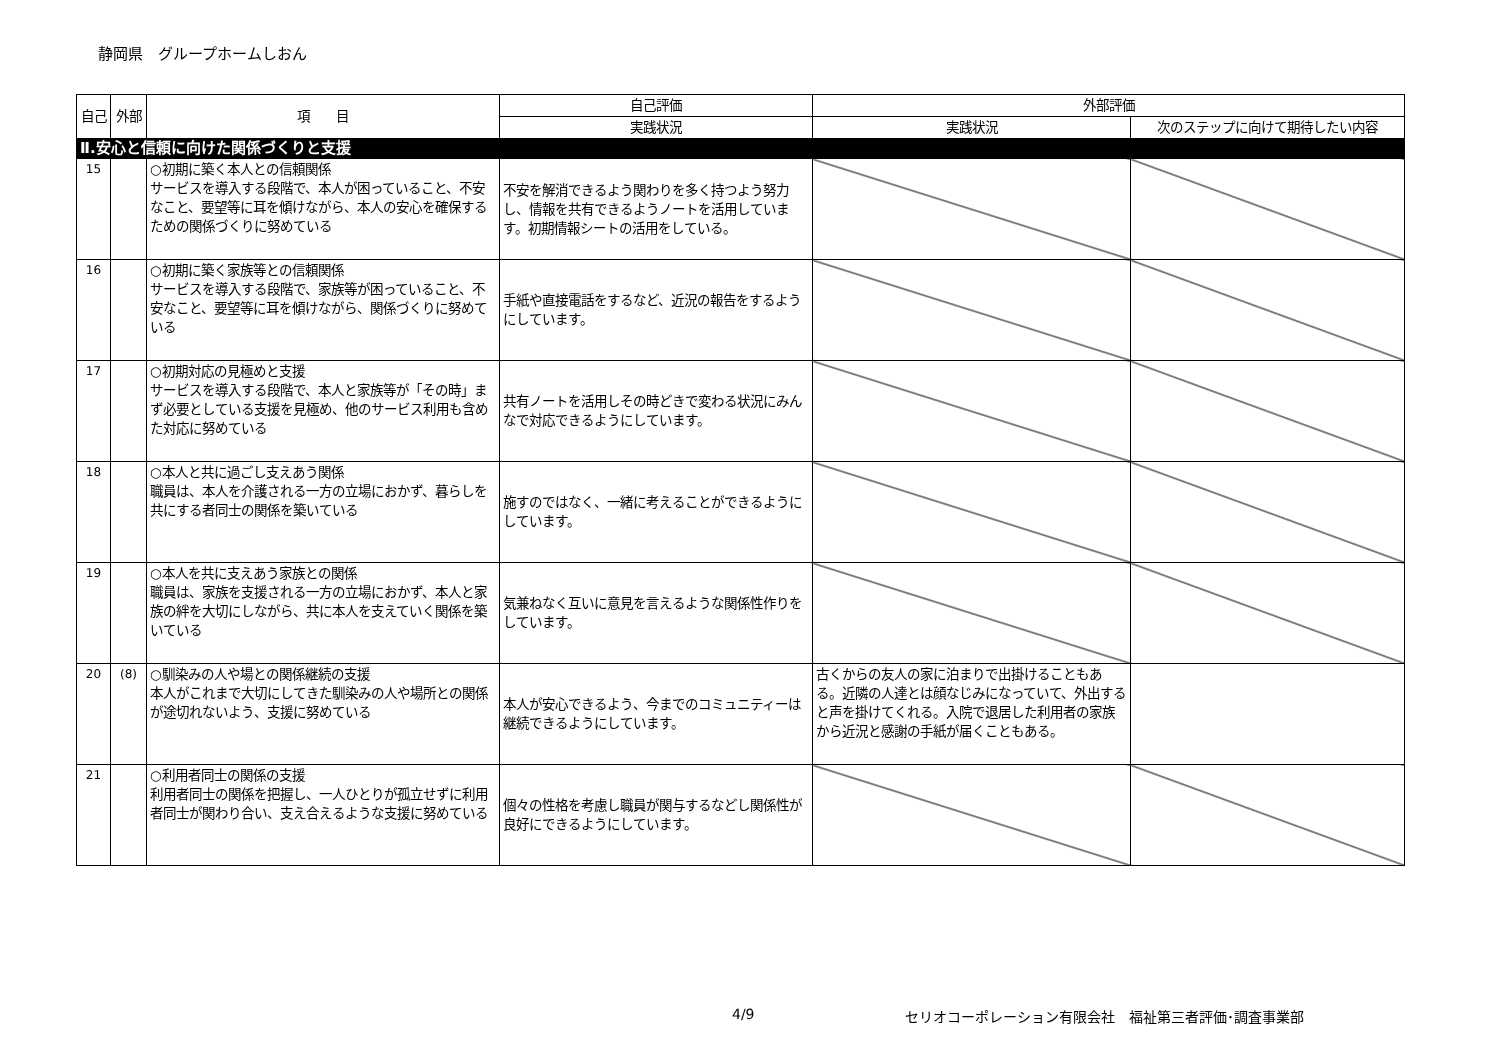静岡県　グループホームしおん
| 自己 | 外部 | 項 目 | 自己評価 | 外部評価 | |
| --- | --- | --- | --- | --- | --- |
| | | | 実践状況 | 実践状況 | 次のステップに向けて期待したい内容 |
| Ⅱ.安心と信頼に向けた関係づくりと支援 | | | | | |
| 15 | | ○初期に築く本人との信頼関係 サービスを導入する段階で、本人が困っていること、不安なこと、要望等に耳を傾けながら、本人の安心を確保するための関係づくりに努めている | 不安を解消できるよう関わりを多く持つよう努力し、情報を共有できるようノートを活用しています。初期情報シートの活用をしている。 | | |
| 16 | | ○初期に築く家族等との信頼関係 サービスを導入する段階で、家族等が困っていること、不安なこと、要望等に耳を傾けながら、関係づくりに努めている | 手紙や直接電話をするなど、近況の報告をするようにしています。 | | |
| 17 | | ○初期対応の見極めと支援 サービスを導入する段階で、本人と家族等が「その時」まず必要としている支援を見極め、他のサービス利用も含めた対応に努めている | 共有ノートを活用しその時どきで変わる状況にみんなで対応できるようにしています。 | | |
| 18 | | ○本人と共に過ごし支えあう関係 職員は、本人を介護される一方の立場におかず、暮らしを共にする者同士の関係を築いている | 施すのではなく、一緒に考えることができるようにしています。 | | |
| 19 | | ○本人を共に支えあう家族との関係 職員は、家族を支援される一方の立場におかず、本人と家族の絆を大切にしながら、共に本人を支えていく関係を築いている | 気兼ねなく互いに意見を言えるような関係性作りをしています。 | | |
| 20 | (8) | ○馴染みの人や場との関係継続の支援 本人がこれまで大切にしてきた馴染みの人や場所との関係が途切れないよう、支援に努めている | 本人が安心できるよう、今までのコミュニティーは継続できるようにしています。 | 古くからの友人の家に泊まりで出掛けることもある。近隣の人達とは顔なじみになっていて、外出すると声を掛けてくれる。入院で退居した利用者の家族から近況と感謝の手紙が届くこともある。 | |
| 21 | | ○利用者同士の関係の支援 利用者同士の関係を把握し、一人ひとりが孤立せずに利用者同士が関わり合い、支え合えるような支援に努めている | 個々の性格を考慮し職員が関与するなどし関係性が良好にできるようにしています。 | | |
4/9 セリオコーポレーション有限会社　福祉第三者評価･調査事業部